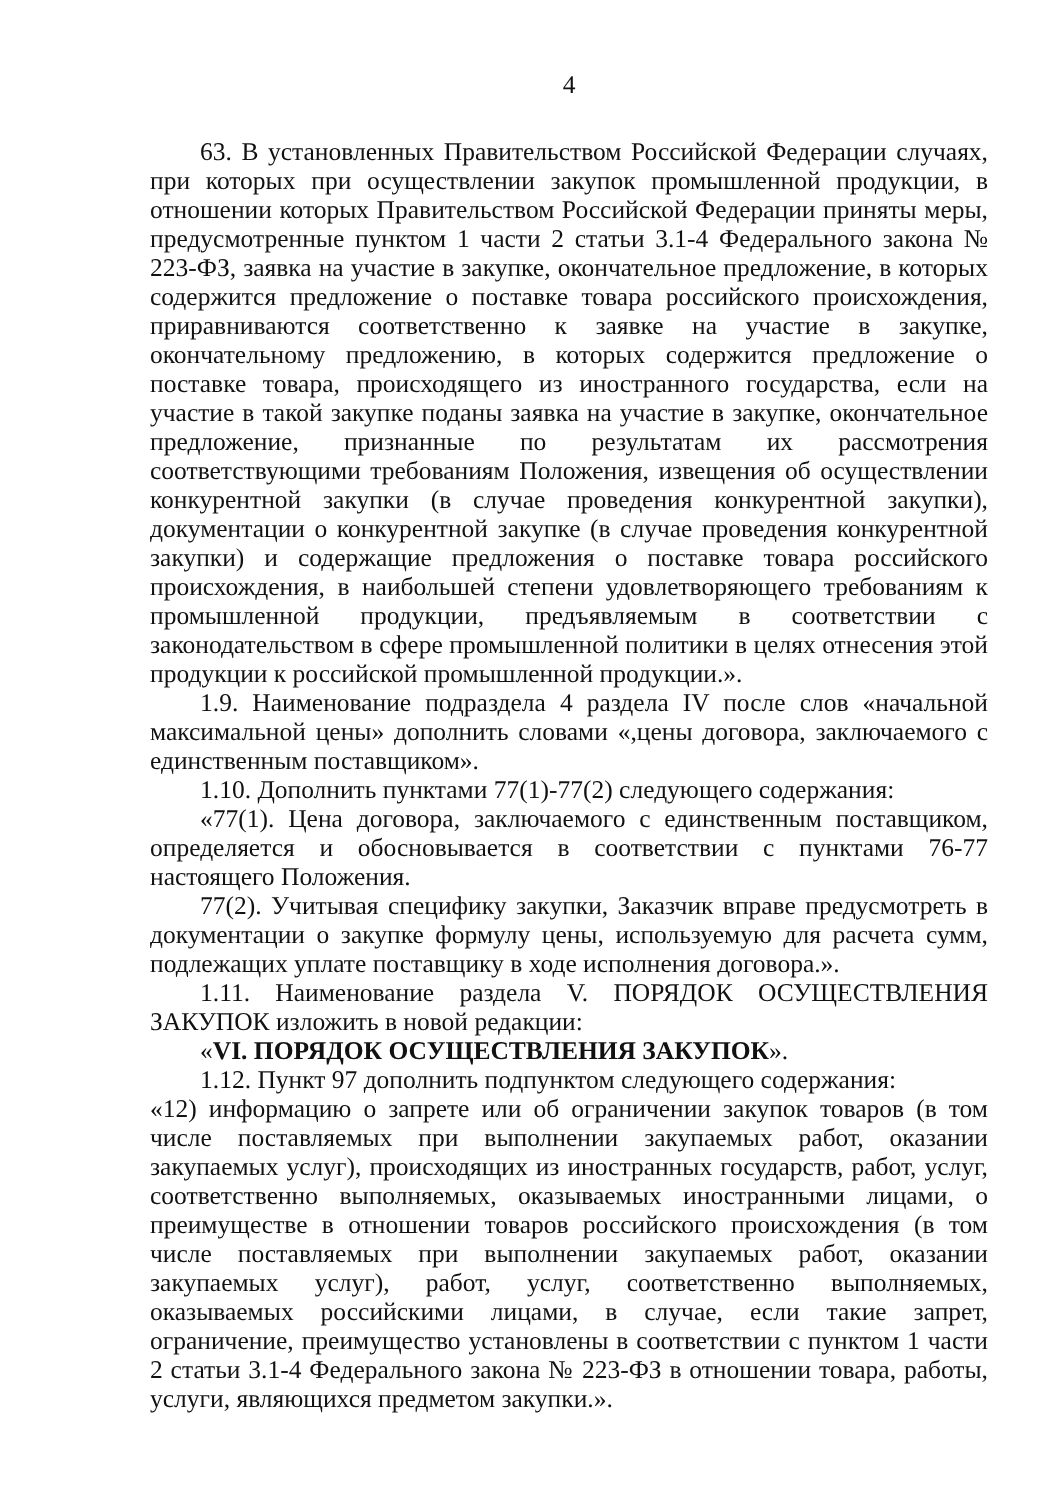4
63. В установленных Правительством Российской Федерации случаях, при которых при осуществлении закупок промышленной продукции, в отношении которых Правительством Российской Федерации приняты меры, предусмотренные пунктом 1 части 2 статьи 3.1-4 Федерального закона № 223-ФЗ, заявка на участие в закупке, окончательное предложение, в которых содержится предложение о поставке товара российского происхождения, приравниваются соответственно к заявке на участие в закупке, окончательному предложению, в которых содержится предложение о поставке товара, происходящего из иностранного государства, если на участие в такой закупке поданы заявка на участие в закупке, окончательное предложение, признанные по результатам их рассмотрения соответствующими требованиям Положения, извещения об осуществлении конкурентной закупки (в случае проведения конкурентной закупки), документации о конкурентной закупке (в случае проведения конкурентной закупки) и содержащие предложения о поставке товара российского происхождения, в наибольшей степени удовлетворяющего требованиям к промышленной продукции, предъявляемым в соответствии с законодательством в сфере промышленной политики в целях отнесения этой продукции к российской промышленной продукции.».
1.9. Наименование подраздела 4 раздела IV после слов «начальной максимальной цены» дополнить словами «,цены договора, заключаемого с единственным поставщиком».
1.10. Дополнить пунктами 77(1)-77(2) следующего содержания:
«77(1). Цена договора, заключаемого с единственным поставщиком, определяется и обосновывается в соответствии с пунктами 76-77 настоящего Положения.
77(2). Учитывая специфику закупки, Заказчик вправе предусмотреть в документации о закупке формулу цены, используемую для расчета сумм, подлежащих уплате поставщику в ходе исполнения договора.».
1.11. Наименование раздела V. ПОРЯДОК ОСУЩЕСТВЛЕНИЯ ЗАКУПОК изложить в новой редакции:
«VI. ПОРЯДОК ОСУЩЕСТВЛЕНИЯ ЗАКУПОК».
1.12. Пункт 97 дополнить подпунктом следующего содержания:
«12) информацию о запрете или об ограничении закупок товаров (в том числе поставляемых при выполнении закупаемых работ, оказании закупаемых услуг), происходящих из иностранных государств, работ, услуг, соответственно выполняемых, оказываемых иностранными лицами, о преимуществе в отношении товаров российского происхождения (в том числе поставляемых при выполнении закупаемых работ, оказании закупаемых услуг), работ, услуг, соответственно выполняемых, оказываемых российскими лицами, в случае, если такие запрет, ограничение, преимущество установлены в соответствии с пунктом 1 части 2 статьи 3.1-4 Федерального закона № 223-ФЗ в отношении товара, работы, услуги, являющихся предметом закупки.».